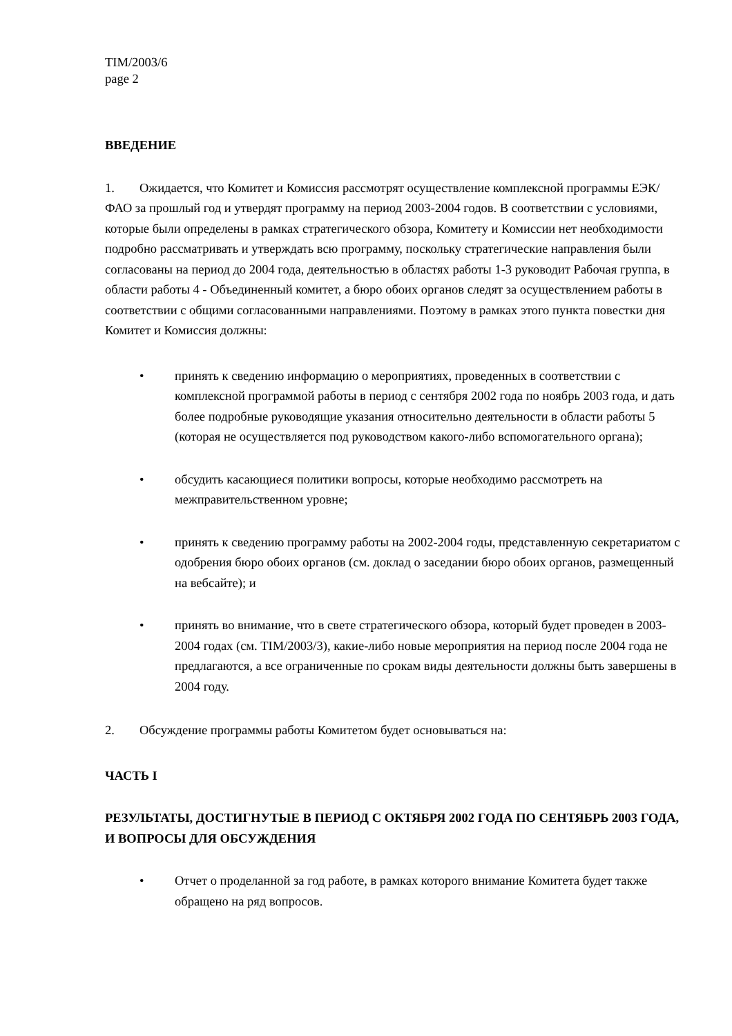TIM/2003/6
page 2
ВВЕДЕНИЕ
1. Ожидается, что Комитет и Комиссия рассмотрят осуществление комплексной программы ЕЭК/ФАО за прошлый год и утвердят программу на период 2003-2004 годов. В соответствии с условиями, которые были определены в рамках стратегического обзора, Комитету и Комиссии нет необходимости подробно рассматривать и утверждать всю программу, поскольку стратегические направления были согласованы на период до 2004 года, деятельностью в областях работы 1-3 руководит Рабочая группа, в области работы 4 - Объединенный комитет, а бюро обоих органов следят за осуществлением работы в соответствии с общими согласованными направлениями. Поэтому в рамках этого пункта повестки дня Комитет и Комиссия должны:
• принять к сведению информацию о мероприятиях, проведенных в соответствии с комплексной программой работы в период с сентября 2002 года по ноябрь 2003 года, и дать более подробные руководящие указания относительно деятельности в области работы 5 (которая не осуществляется под руководством какого-либо вспомогательного органа);
• обсудить касающиеся политики вопросы, которые необходимо рассмотреть на межправительственном уровне;
• принять к сведению программу работы на 2002-2004 годы, представленную секретариатом с одобрения бюро обоих органов (см. доклад о заседании бюро обоих органов, размещенный на вебсайте); и
• принять во внимание, что в свете стратегического обзора, который будет проведен в 2003-2004 годах (см. TIM/2003/3), какие-либо новые мероприятия на период после 2004 года не предлагаются, а все ограниченные по срокам виды деятельности должны быть завершены в 2004 году.
2. Обсуждение программы работы Комитетом будет основываться на:
ЧАСТЬ I
РЕЗУЛЬТАТЫ, ДОСТИГНУТЫЕ В ПЕРИОД С ОКТЯБРЯ 2002 ГОДА ПО СЕНТЯБРЬ 2003 ГОДА, И ВОПРОСЫ ДЛЯ ОБСУЖДЕНИЯ
• Отчет о проделанной за год работе, в рамках которого внимание Комитета будет также обращено на ряд вопросов.